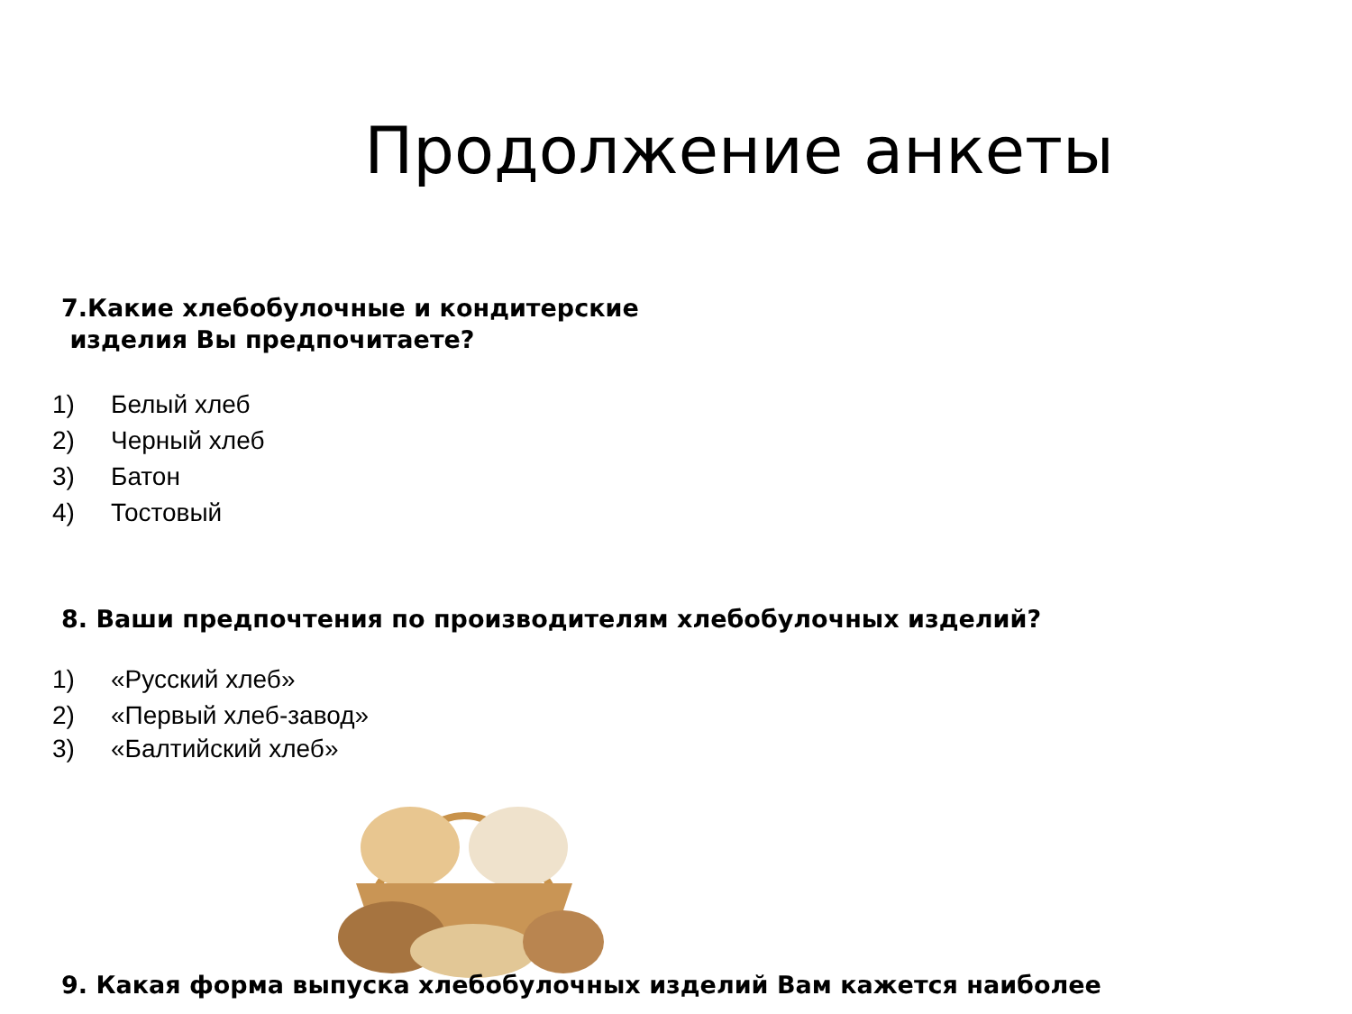Продолжение анкеты
7.Какие хлебобулочные и кондитерские
изделия Вы предпочитаете?
1) Белый хлеб
2) Черный хлеб
3) Батон
4) Тостовый
8. Ваши предпочтения по производителям хлебобулочных изделий?
1) «Русский хлеб»
2) «Первый хлеб-завод»
3) «Балтийский хлеб»
9. Какая форма выпуска хлебобулочных изделий Вам кажется наиболее